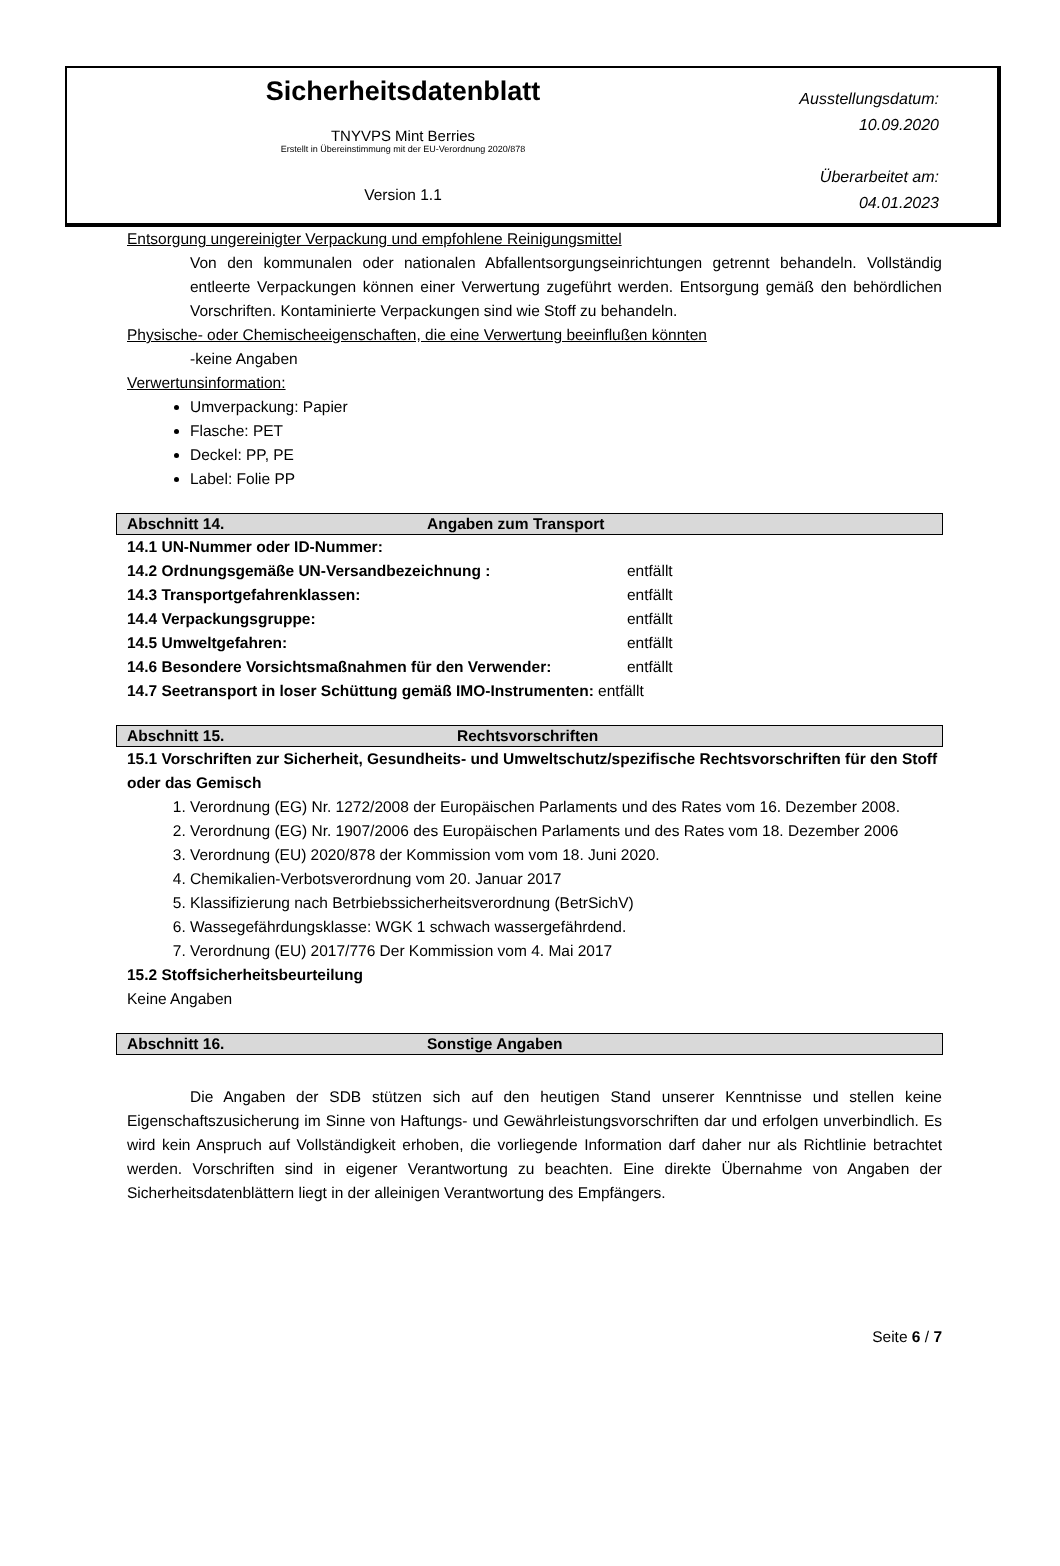Sicherheitsdatenblatt
TNYVPS Mint Berries
Erstellt in Übereinstimmung mit der EU-Verordnung 2020/878
Version 1.1
Ausstellungsdatum:
10.09.2020
Überarbeitet am:
04.01.2023
Entsorgung ungereinigter Verpackung und empfohlene Reinigungsmittel
Von den kommunalen oder nationalen Abfallentsorgungseinrichtungen getrennt behandeln. Vollständig entleerte Verpackungen können einer Verwertung zugeführt werden. Entsorgung gemäß den behördlichen Vorschriften. Kontaminierte Verpackungen sind wie Stoff zu behandeln.
Physische- oder Chemischeeigenschaften, die eine Verwertung beeinflußen könnten
-keine Angaben
Verwertunsinformation:
Umverpackung: Papier
Flasche: PET
Deckel: PP, PE
Label: Folie PP
Abschnitt 14. Angaben zum Transport
14.1 UN-Nummer oder ID-Nummer:
14.2 Ordnungsgemäße UN-Versandbezeichnung : entfällt
14.3 Transportgefahrenklassen: entfällt
14.4 Verpackungsgruppe: entfällt
14.5 Umweltgefahren: entfällt
14.6 Besondere Vorsichtsmaßnahmen für den Verwender: entfällt
14.7 Seetransport in loser Schüttung gemäß IMO-Instrumenten: entfällt
Abschnitt 15. Rechtsvorschriften
15.1 Vorschriften zur Sicherheit, Gesundheits- und Umweltschutz/spezifische Rechtsvorschriften für den Stoff oder das Gemisch
1. Verordnung (EG) Nr. 1272/2008 der Europäischen Parlaments und des Rates vom 16. Dezember 2008.
2. Verordnung (EG) Nr. 1907/2006 des Europäischen Parlaments und des Rates vom 18. Dezember 2006
3. Verordnung (EU) 2020/878 der Kommission vom vom 18. Juni 2020.
4. Chemikalien-Verbotsverordnung vom 20. Januar 2017
5. Klassifizierung nach Betrbiebssicherheitsverordnung (BetrSichV)
6. Wassegefährdungsklasse: WGK 1 schwach wassergefährdend.
7. Verordnung (EU) 2017/776 Der Kommission vom 4. Mai 2017
15.2 Stoffsicherheitsbeurteilung
Keine Angaben
Abschnitt 16. Sonstige Angaben
Die Angaben der SDB stützen sich auf den heutigen Stand unserer Kenntnisse und stellen keine Eigenschaftszusicherung im Sinne von Haftungs- und Gewährleistungsvorschriften dar und erfolgen unverbindlich. Es wird kein Anspruch auf Vollständigkeit erhoben, die vorliegende Information darf daher nur als Richtlinie betrachtet werden. Vorschriften sind in eigener Verantwortung zu beachten. Eine direkte Übernahme von Angaben der Sicherheitsdatenblättern liegt in der alleinigen Verantwortung des Empfängers.
Seite 6 / 7